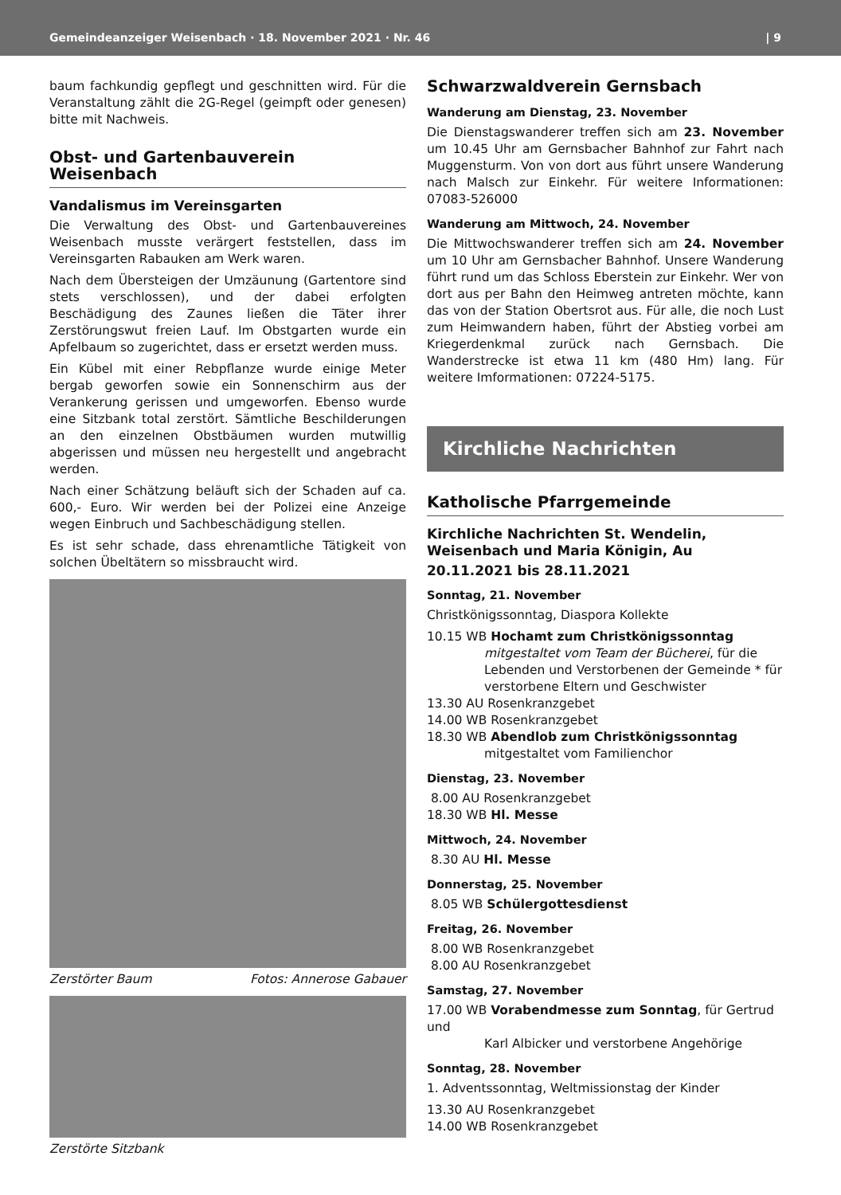Gemeindeanzeiger Weisenbach · 18. November 2021 · Nr. 46 | 9
baum fachkundig gepflegt und geschnitten wird. Für die Veranstaltung zählt die 2G-Regel (geimpft oder genesen) bitte mit Nachweis.
Obst- und Gartenbauverein Weisenbach
Vandalismus im Vereinsgarten
Die Verwaltung des Obst- und Gartenbauvereines Weisenbach musste verärgert feststellen, dass im Vereinsgarten Rabauken am Werk waren.
Nach dem Übersteigen der Umzäunung (Gartentore sind stets verschlossen), und der dabei erfolgten Beschädigung des Zaunes ließen die Täter ihrer Zerstörungswut freien Lauf. Im Obstgarten wurde ein Apfelbaum so zugerichtet, dass er ersetzt werden muss.
Ein Kübel mit einer Rebpflanze wurde einige Meter bergab geworfen sowie ein Sonnenschirm aus der Verankerung gerissen und umgeworfen. Ebenso wurde eine Sitzbank total zerstört. Sämtliche Beschilderungen an den einzelnen Obstbäumen wurden mutwillig abgerissen und müssen neu hergestellt und angebracht werden.
Nach einer Schätzung beläuft sich der Schaden auf ca. 600,- Euro. Wir werden bei der Polizei eine Anzeige wegen Einbruch und Sachbeschädigung stellen.
Es ist sehr schade, dass ehrenamtliche Tätigkeit von solchen Übeltätern so missbraucht wird.
Zerstörter Baum Fotos: Annerose Gabauer
Zerstörte Sitzbank
Schwarzwaldverein Gernsbach
Wanderung am Dienstag, 23. November
Die Dienstagswanderer treffen sich am 23. November um 10.45 Uhr am Gernsbacher Bahnhof zur Fahrt nach Muggensturm. Von von dort aus führt unsere Wanderung nach Malsch zur Einkehr. Für weitere Informationen: 07083-526000
Wanderung am Mittwoch, 24. November
Die Mittwochswanderer treffen sich am 24. November um 10 Uhr am Gernsbacher Bahnhof. Unsere Wanderung führt rund um das Schloss Eberstein zur Einkehr. Wer von dort aus per Bahn den Heimweg antreten möchte, kann das von der Station Obertsrot aus. Für alle, die noch Lust zum Heimwandern haben, führt der Abstieg vorbei am Kriegerdenkmal zurück nach Gernsbach. Die Wanderstrecke ist etwa 11 km (480 Hm) lang. Für weitere Imformationen: 07224-5175.
Kirchliche Nachrichten
Katholische Pfarrgemeinde
Kirchliche Nachrichten St. Wendelin, Weisenbach und Maria Königin, Au
20.11.2021 bis 28.11.2021
Sonntag, 21. November
Christkönigssonntag, Diaspora Kollekte
10.15 WB Hochamt zum Christkönigssonntag
mitgestaltet vom Team der Bücherei, für die Lebenden und Verstorbenen der Gemeinde * für verstorbene Eltern und Geschwister
13.30 AU Rosenkranzgebet
14.00 WB Rosenkranzgebet
18.30 WB Abendlob zum Christkönigssonntag
mitgestaltet vom Familienchor
Dienstag, 23. November
8.00 AU Rosenkranzgebet
18.30 WB Hl. Messe
Mittwoch, 24. November
8.30 AU Hl. Messe
Donnerstag, 25. November
8.05 WB Schülergottesdienst
Freitag, 26. November
8.00 WB Rosenkranzgebet
8.00 AU Rosenkranzgebet
Samstag, 27. November
17.00 WB Vorabendmesse zum Sonntag, für Gertrud und
Karl Albicker und verstorbene Angehörige
Sonntag, 28. November
1. Adventssonntag, Weltmissionstag der Kinder
13.30 AU Rosenkranzgebet
14.00 WB Rosenkranzgebet